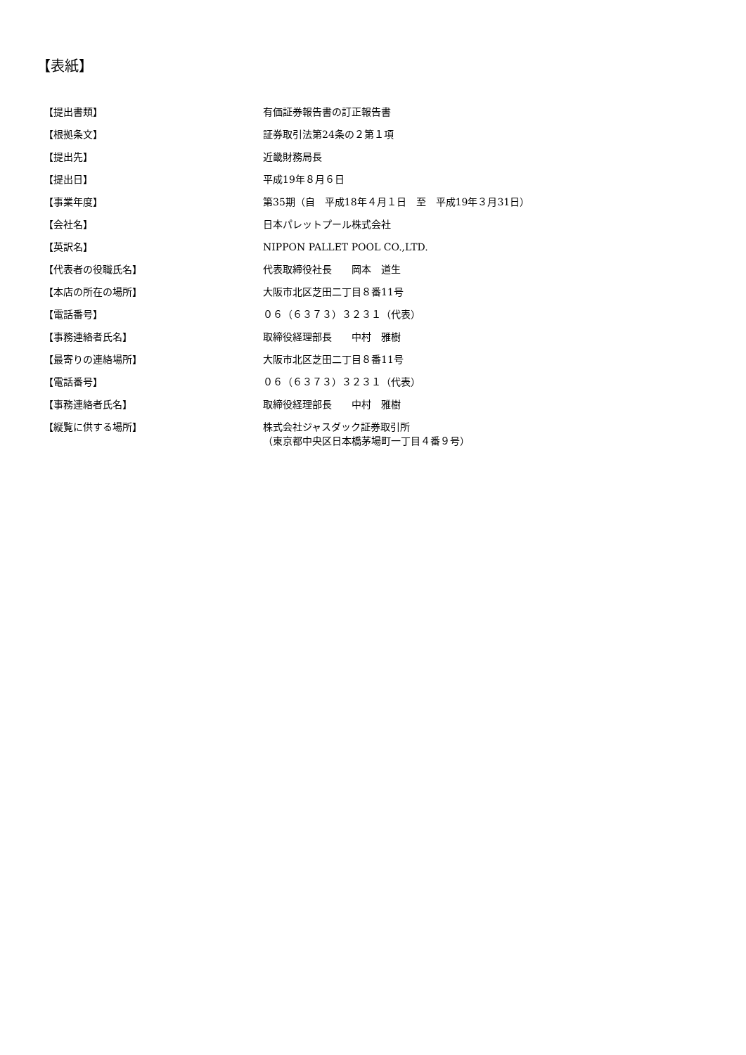【表紙】
| 【提出書類】 | 有価証券報告書の訂正報告書 |
| 【根拠条文】 | 証券取引法第24条の２第１項 |
| 【提出先】 | 近畿財務局長 |
| 【提出日】 | 平成19年８月６日 |
| 【事業年度】 | 第35期（自 平成18年４月１日 至 平成19年３月31日） |
| 【会社名】 | 日本パレットプール株式会社 |
| 【英訳名】 | NIPPON PALLET POOL CO.,LTD. |
| 【代表者の役職氏名】 | 代表取締役社長 岡本 道生 |
| 【本店の所在の場所】 | 大阪市北区芝田二丁目８番11号 |
| 【電話番号】 | ０６（６３７３）３２３１（代表） |
| 【事務連絡者氏名】 | 取締役経理部長 中村 雅樹 |
| 【最寄りの連絡場所】 | 大阪市北区芝田二丁目８番11号 |
| 【電話番号】 | ０６（６３７３）３２３１（代表） |
| 【事務連絡者氏名】 | 取締役経理部長 中村 雅樹 |
| 【縦覧に供する場所】 | 株式会社ジャスダック証券取引所 （東京都中央区日本橋茅場町一丁目４番９号） |